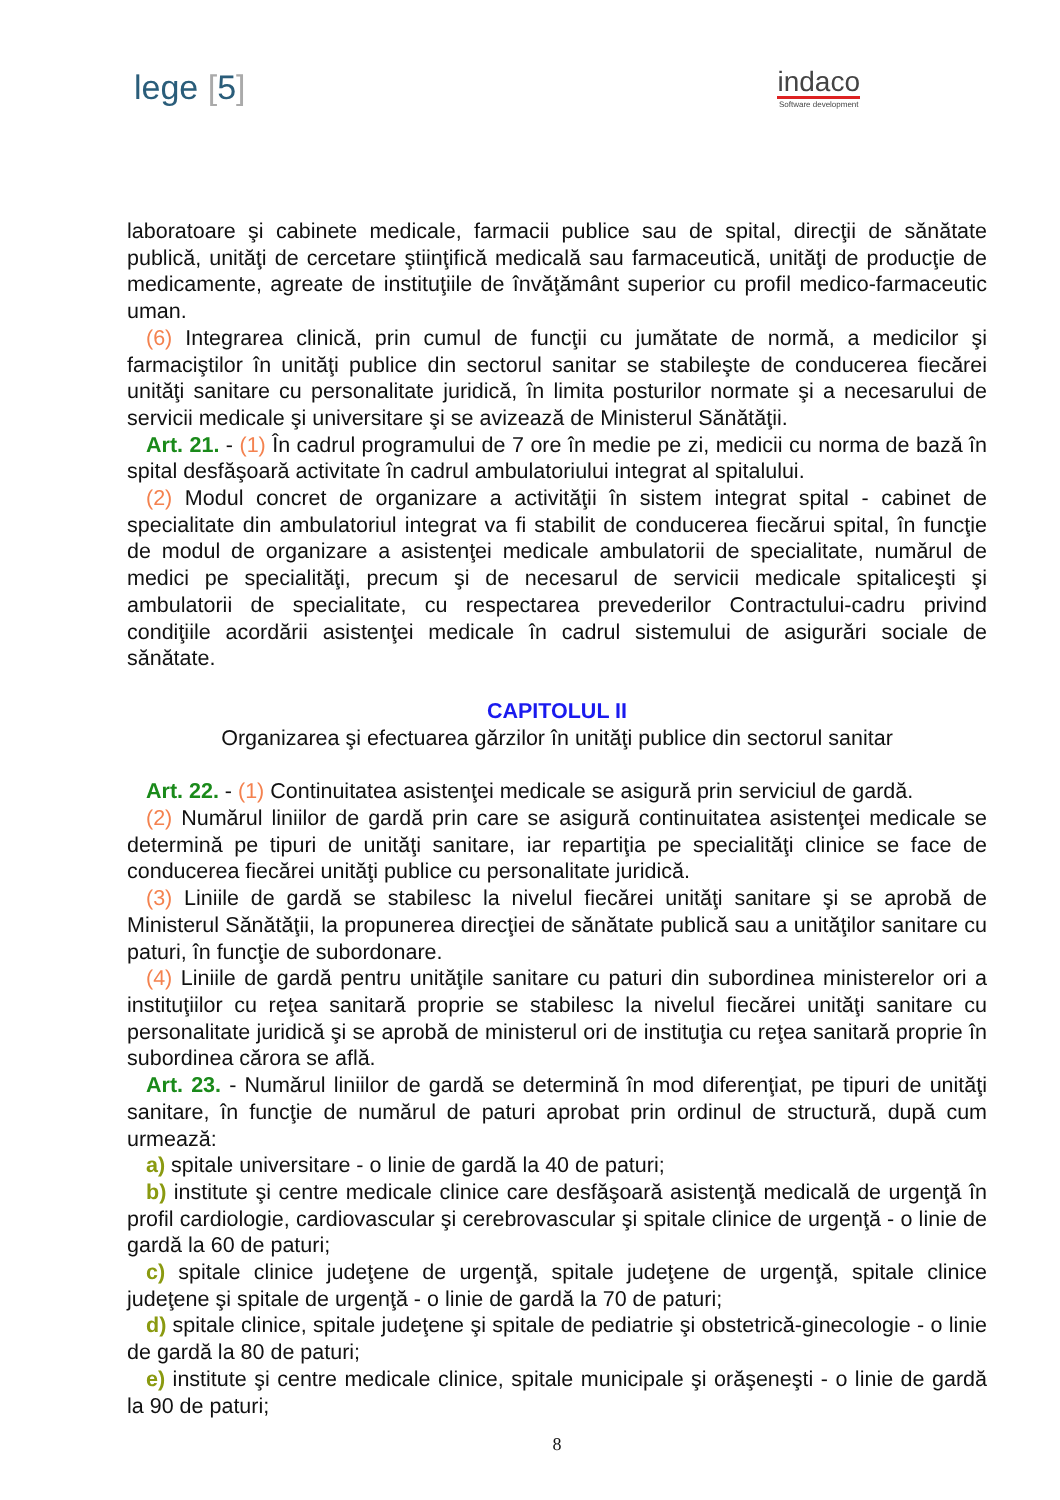lege [5]
indaco
Software development
laboratoare şi cabinete medicale, farmacii publice sau de spital, direcţii de sănătate publică, unităţi de cercetare ştiinţifică medicală sau farmaceutică, unităţi de producţie de medicamente, agreate de instituţiile de învăţământ superior cu profil medico-farmaceutic uman.
(6) Integrarea clinică, prin cumul de funcţii cu jumătate de normă, a medicilor şi farmaciştilor în unităţi publice din sectorul sanitar se stabileşte de conducerea fiecărei unităţi sanitare cu personalitate juridică, în limita posturilor normate şi a necesarului de servicii medicale şi universitare şi se avizează de Ministerul Sănătăţii.
Art. 21. - (1) În cadrul programului de 7 ore în medie pe zi, medicii cu norma de bază în spital desfăşoară activitate în cadrul ambulatoriului integrat al spitalului.
(2) Modul concret de organizare a activităţii în sistem integrat spital - cabinet de specialitate din ambulatoriul integrat va fi stabilit de conducerea fiecărui spital, în funcţie de modul de organizare a asistenţei medicale ambulatorii de specialitate, numărul de medici pe specialităţi, precum şi de necesarul de servicii medicale spitaliceşti şi ambulatorii de specialitate, cu respectarea prevederilor Contractului-cadru privind condiţiile acordării asistenţei medicale în cadrul sistemului de asigurări sociale de sănătate.
CAPITOLUL II
Organizarea şi efectuarea gărzilor în unităţi publice din sectorul sanitar
Art. 22. - (1) Continuitatea asistenţei medicale se asigură prin serviciul de gardă.
(2) Numărul liniilor de gardă prin care se asigură continuitatea asistenţei medicale se determină pe tipuri de unităţi sanitare, iar repartiţia pe specialităţi clinice se face de conducerea fiecărei unităţi publice cu personalitate juridică.
(3) Liniile de gardă se stabilesc la nivelul fiecărei unităţi sanitare şi se aprobă de Ministerul Sănătăţii, la propunerea direcţiei de sănătate publică sau a unităţilor sanitare cu paturi, în funcţie de subordonare.
(4) Liniile de gardă pentru unităţile sanitare cu paturi din subordinea ministerelor ori a instituţiilor cu reţea sanitară proprie se stabilesc la nivelul fiecărei unităţi sanitare cu personalitate juridică şi se aprobă de ministerul ori de instituţia cu reţea sanitară proprie în subordinea cărora se află.
Art. 23. - Numărul liniilor de gardă se determină în mod diferenţiat, pe tipuri de unităţi sanitare, în funcţie de numărul de paturi aprobat prin ordinul de structură, după cum urmează:
a) spitale universitare - o linie de gardă la 40 de paturi;
b) institute şi centre medicale clinice care desfăşoară asistenţă medicală de urgenţă în profil cardiologie, cardiovascular şi cerebrovascular şi spitale clinice de urgenţă - o linie de gardă la 60 de paturi;
c) spitale clinice judeţene de urgenţă, spitale judeţene de urgenţă, spitale clinice judeţene şi spitale de urgenţă - o linie de gardă la 70 de paturi;
d) spitale clinice, spitale judeţene şi spitale de pediatrie şi obstetrică-ginecologie - o linie de gardă la 80 de paturi;
e) institute şi centre medicale clinice, spitale municipale şi orăşeneşti - o linie de gardă la 90 de paturi;
8